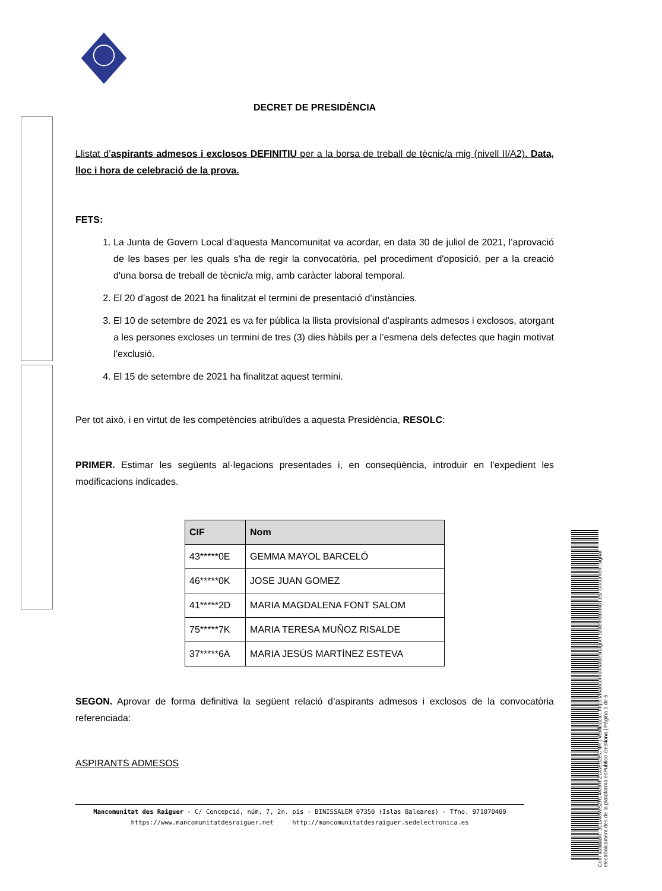Codi Validació: 3LLW3WS2RL4K9RFZCGE92ECNR | Verificació: https://mancomunitatdesraiguer.sedelectronica.es/ Document signat electrònicament des de la plataforma esPublico Gestiona | Pàgina 1 de 5
DECRET DE PRESIDÈNCIA
Llistat d’aspirants admesos i exclosos DEFINITIU per a la borsa de treball de tècnic/a mig (nivell II/A2). Data, lloc i hora de celebració de la prova.
FETS:
1. La Junta de Govern Local d’aquesta Mancomunitat va acordar, en data 30 de juliol de 2021, l’aprovació de les bases per les quals s'ha de regir la convocatòria, pel procediment d'oposició, per a la creació d'una borsa de treball de tècnic/a mig, amb caràcter laboral temporal.
2. El 20 d’agost de 2021 ha finalitzat el termini de presentació d’instàncies.
3. El 10 de setembre de 2021 es va fer pública la llista provisional d’aspirants admesos i exclosos, atorgant a les persones excloses un termini de tres (3) dies hàbils per a l’esmena dels defectes que hagin motivat l’exclusió.
4. El 15 de setembre de 2021 ha finalitzat aquest termini.
Per tot això, i en virtut de les competències atribuïdes a aquesta Presidència, RESOLC:
PRIMER. Estimar les següents al·legacions presentades i, en conseqüència, introduir en l’expedient les modificacions indicades.
| CIF | Nom |
| --- | --- |
| 43*****0E | GEMMA MAYOL BARCELÓ |
| 46*****0K | JOSE JUAN GOMEZ |
| 41*****2D | MARIA MAGDALENA FONT SALOM |
| 75*****7K | MARIA TERESA MUÑOZ RISALDE |
| 37*****6A | MARIA JESÚS MARTÍNEZ ESTEVA |
SEGON. Aprovar de forma definitiva la següent relació d’aspirants admesos i exclosos de la convocatòria referenciada:
ASPIRANTS ADMESOS
Mancomunitat des Raiguer - C/ Concepció, núm. 7, 2n. pis - BINISSALEM 07350 (Islas Baleares) - Tfno. 971870409
https://www.mancomunitatdesraiguer.net http://mancomunitatdesraiguer.sedelectronica.es